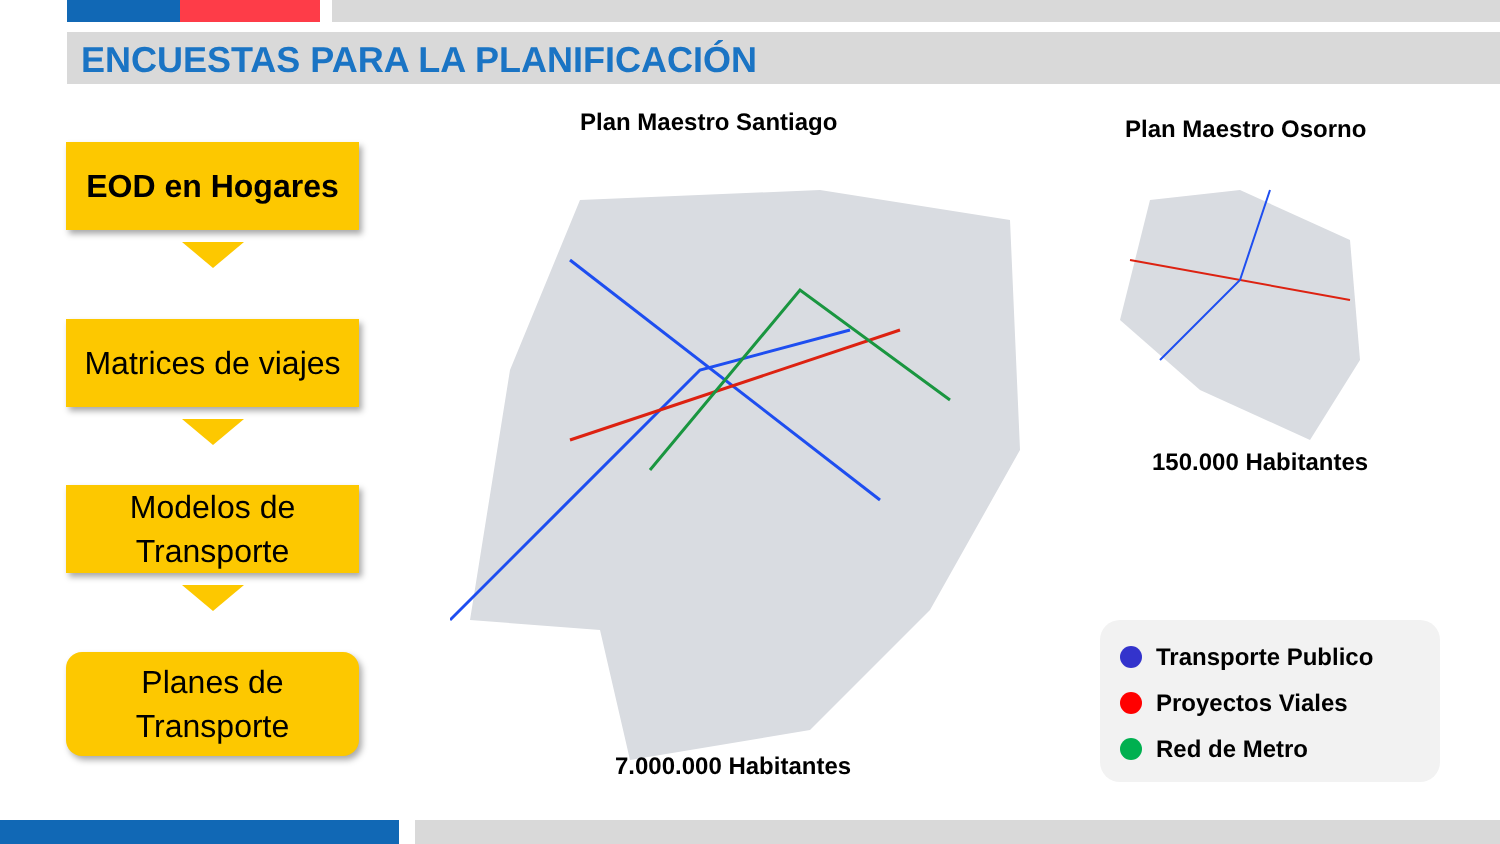ENCUESTAS PARA LA PLANIFICACIÓN
EOD en Hogares
Matrices de viajes
Modelos de Transporte
Planes de Transporte
Plan Maestro Santiago
7.000.000 Habitantes
Plan Maestro Osorno
150.000 Habitantes
Transporte Publico
Proyectos Viales
Red de Metro